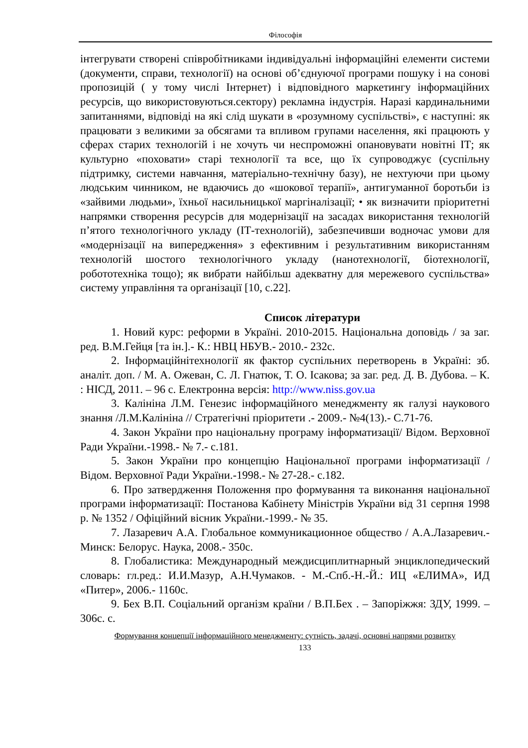Філософія
інтегрувати створені співробітниками індивідуальні інформаційні елементи системи (документи, справи, технології) на основі об’єднуючої програми пошуку і на сонові пропозицій ( у тому числі Інтернет) і відповідного маркетингу інформаційних ресурсів, що використовуються.сектору) рекламна індустрія. Наразі кардинальними запитаннями, відповіді на які слід шукати в «розумному суспільстві», є наступні: як працювати з великими за обсягами та впливом групами населення, які працюють у сферах старих технологій і не хочуть чи неспроможні опановувати новітні ІТ; як культурно «поховати» старі технології та все, що їх супроводжує (суспільну підтримку, системи навчання, матеріально-технічну базу), не нехтуючи при цьому людським чинником, не вдаючись до «шокової терапії», антигуманної боротьби із «зайвими людьми», їхньої насильницької маргіналізації; • як визначити пріоритетні напрямки створення ресурсів для модернізації на засадах використання технологій п’ятого технологічного укладу (ІТ-технологій), забезпечивши водночас умови для «модернізації на випередження» з ефективним і результативним використанням технологій шостого технологічного укладу (нанотехнології, біотехнології, робототехніка тощо); як вибрати найбільш адекватну для мережевого суспільства» систему управління та організації [10, с.22].
Список літератури
1. Новий курс: реформи в Україні. 2010-2015. Національна доповідь / за заг. ред. В.М.Гейця [та ін.].- К.: НВЦ НБУВ.- 2010.- 232с.
2. Інформаційнітехнології як фактор суспільних перетворень в Україні: зб. аналіт. доп. / М. А. Ожеван, С. Л. Гнатюк, Т. О. Ісакова; за заг. ред. Д. В. Дубова. – К. : НІСД, 2011. – 96 с. Електронна версія: http://www.niss.gov.ua
3. Калініна Л.М. Генезис інформаційного менеджменту як галузі наукового знання /Л.М.Калініна // Стратегічні пріоритети .- 2009.- №4(13).- С.71-76.
4. Закон України про національну програму інформатизації/ Відом. Верховної Ради України.-1998.- № 7.- с.181.
5. Закон України про концепцію Національної програми інформатизації / Відом. Верховної Ради України.-1998.- № 27-28.- с.182.
6. Про затвердження Положення про формування та виконання національної програми інформатизації: Постанова Кабінету Міністрів України від 31 серпня 1998 р. № 1352 / Офіційний вісник України.-1999.- № 35.
7. Лазаревич А.А. Глобальное коммуникационное общество / А.А.Лазаревич.- Минск: Белорус. Наука, 2008.- 350с.
8. Глобалистика: Международный междисциплитнарный энциклопедический словарь: гл.ред.: И.И.Мазур, А.Н.Чумаков. - М.-Спб.-Н.-Й.: ИЦ «ЕЛИМА», ИД «Питер», 2006.- 1160с.
9. Бех В.П. Соціальний організм країни / В.П.Бех . – Запоріжжя: ЗДУ, 1999. – 306с. с.
Формування концепції інформаційного менеджменту: сутність, задачі, основні напрями розвитку
133